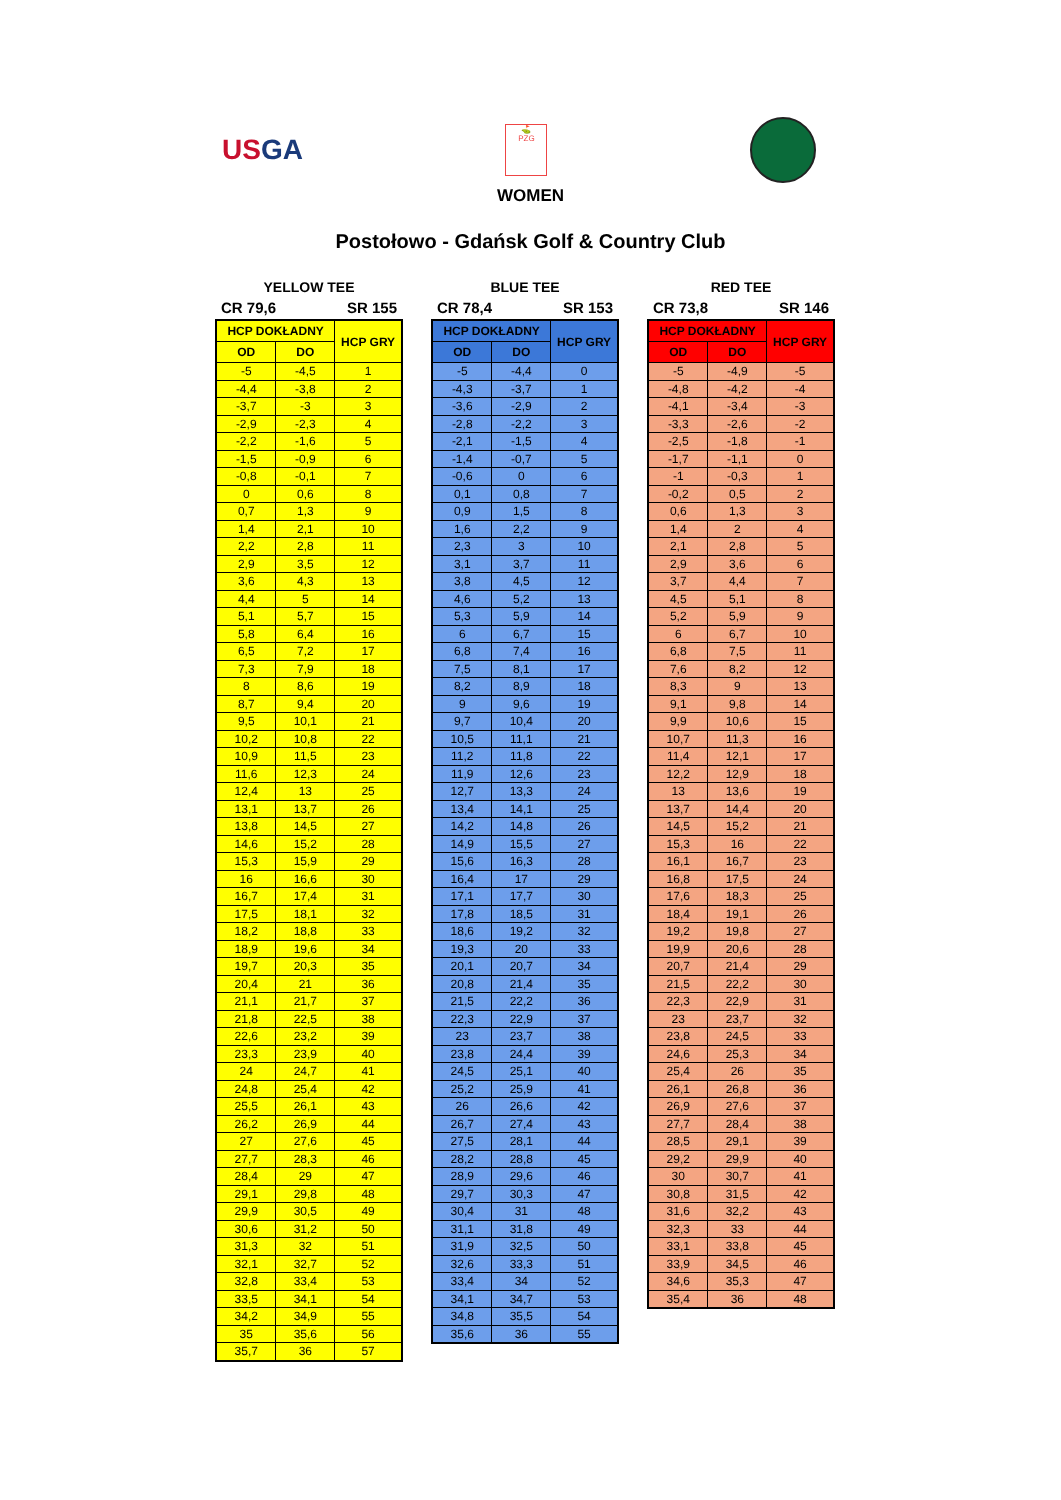USGA
⛳
PZG
WOMEN
Postołowo - Gdańsk Golf & Country Club
YELLOW TEE
CR 79,6 SR 155
| HCP DOKŁADNY | | HCP GRY |
| --- | --- | --- |
| OD | DO | |
| -5 | -4,5 | 1 |
| -4,4 | -3,8 | 2 |
| -3,7 | -3 | 3 |
| -2,9 | -2,3 | 4 |
| -2,2 | -1,6 | 5 |
| -1,5 | -0,9 | 6 |
| -0,8 | -0,1 | 7 |
| 0 | 0,6 | 8 |
| 0,7 | 1,3 | 9 |
| 1,4 | 2,1 | 10 |
| 2,2 | 2,8 | 11 |
| 2,9 | 3,5 | 12 |
| 3,6 | 4,3 | 13 |
| 4,4 | 5 | 14 |
| 5,1 | 5,7 | 15 |
| 5,8 | 6,4 | 16 |
| 6,5 | 7,2 | 17 |
| 7,3 | 7,9 | 18 |
| 8 | 8,6 | 19 |
| 8,7 | 9,4 | 20 |
| 9,5 | 10,1 | 21 |
| 10,2 | 10,8 | 22 |
| 10,9 | 11,5 | 23 |
| 11,6 | 12,3 | 24 |
| 12,4 | 13 | 25 |
| 13,1 | 13,7 | 26 |
| 13,8 | 14,5 | 27 |
| 14,6 | 15,2 | 28 |
| 15,3 | 15,9 | 29 |
| 16 | 16,6 | 30 |
| 16,7 | 17,4 | 31 |
| 17,5 | 18,1 | 32 |
| 18,2 | 18,8 | 33 |
| 18,9 | 19,6 | 34 |
| 19,7 | 20,3 | 35 |
| 20,4 | 21 | 36 |
| 21,1 | 21,7 | 37 |
| 21,8 | 22,5 | 38 |
| 22,6 | 23,2 | 39 |
| 23,3 | 23,9 | 40 |
| 24 | 24,7 | 41 |
| 24,8 | 25,4 | 42 |
| 25,5 | 26,1 | 43 |
| 26,2 | 26,9 | 44 |
| 27 | 27,6 | 45 |
| 27,7 | 28,3 | 46 |
| 28,4 | 29 | 47 |
| 29,1 | 29,8 | 48 |
| 29,9 | 30,5 | 49 |
| 30,6 | 31,2 | 50 |
| 31,3 | 32 | 51 |
| 32,1 | 32,7 | 52 |
| 32,8 | 33,4 | 53 |
| 33,5 | 34,1 | 54 |
| 34,2 | 34,9 | 55 |
| 35 | 35,6 | 56 |
| 35,7 | 36 | 57 |
BLUE TEE
CR 78,4 SR 153
| HCP DOKŁADNY | | HCP GRY |
| --- | --- | --- |
| OD | DO | |
| -5 | -4,4 | 0 |
| -4,3 | -3,7 | 1 |
| -3,6 | -2,9 | 2 |
| -2,8 | -2,2 | 3 |
| -2,1 | -1,5 | 4 |
| -1,4 | -0,7 | 5 |
| -0,6 | 0 | 6 |
| 0,1 | 0,8 | 7 |
| 0,9 | 1,5 | 8 |
| 1,6 | 2,2 | 9 |
| 2,3 | 3 | 10 |
| 3,1 | 3,7 | 11 |
| 3,8 | 4,5 | 12 |
| 4,6 | 5,2 | 13 |
| 5,3 | 5,9 | 14 |
| 6 | 6,7 | 15 |
| 6,8 | 7,4 | 16 |
| 7,5 | 8,1 | 17 |
| 8,2 | 8,9 | 18 |
| 9 | 9,6 | 19 |
| 9,7 | 10,4 | 20 |
| 10,5 | 11,1 | 21 |
| 11,2 | 11,8 | 22 |
| 11,9 | 12,6 | 23 |
| 12,7 | 13,3 | 24 |
| 13,4 | 14,1 | 25 |
| 14,2 | 14,8 | 26 |
| 14,9 | 15,5 | 27 |
| 15,6 | 16,3 | 28 |
| 16,4 | 17 | 29 |
| 17,1 | 17,7 | 30 |
| 17,8 | 18,5 | 31 |
| 18,6 | 19,2 | 32 |
| 19,3 | 20 | 33 |
| 20,1 | 20,7 | 34 |
| 20,8 | 21,4 | 35 |
| 21,5 | 22,2 | 36 |
| 22,3 | 22,9 | 37 |
| 23 | 23,7 | 38 |
| 23,8 | 24,4 | 39 |
| 24,5 | 25,1 | 40 |
| 25,2 | 25,9 | 41 |
| 26 | 26,6 | 42 |
| 26,7 | 27,4 | 43 |
| 27,5 | 28,1 | 44 |
| 28,2 | 28,8 | 45 |
| 28,9 | 29,6 | 46 |
| 29,7 | 30,3 | 47 |
| 30,4 | 31 | 48 |
| 31,1 | 31,8 | 49 |
| 31,9 | 32,5 | 50 |
| 32,6 | 33,3 | 51 |
| 33,4 | 34 | 52 |
| 34,1 | 34,7 | 53 |
| 34,8 | 35,5 | 54 |
| 35,6 | 36 | 55 |
RED TEE
CR 73,8 SR 146
| HCP DOKŁADNY | | HCP GRY |
| --- | --- | --- |
| OD | DO | |
| -5 | -4,9 | -5 |
| -4,8 | -4,2 | -4 |
| -4,1 | -3,4 | -3 |
| -3,3 | -2,6 | -2 |
| -2,5 | -1,8 | -1 |
| -1,7 | -1,1 | 0 |
| -1 | -0,3 | 1 |
| -0,2 | 0,5 | 2 |
| 0,6 | 1,3 | 3 |
| 1,4 | 2 | 4 |
| 2,1 | 2,8 | 5 |
| 2,9 | 3,6 | 6 |
| 3,7 | 4,4 | 7 |
| 4,5 | 5,1 | 8 |
| 5,2 | 5,9 | 9 |
| 6 | 6,7 | 10 |
| 6,8 | 7,5 | 11 |
| 7,6 | 8,2 | 12 |
| 8,3 | 9 | 13 |
| 9,1 | 9,8 | 14 |
| 9,9 | 10,6 | 15 |
| 10,7 | 11,3 | 16 |
| 11,4 | 12,1 | 17 |
| 12,2 | 12,9 | 18 |
| 13 | 13,6 | 19 |
| 13,7 | 14,4 | 20 |
| 14,5 | 15,2 | 21 |
| 15,3 | 16 | 22 |
| 16,1 | 16,7 | 23 |
| 16,8 | 17,5 | 24 |
| 17,6 | 18,3 | 25 |
| 18,4 | 19,1 | 26 |
| 19,2 | 19,8 | 27 |
| 19,9 | 20,6 | 28 |
| 20,7 | 21,4 | 29 |
| 21,5 | 22,2 | 30 |
| 22,3 | 22,9 | 31 |
| 23 | 23,7 | 32 |
| 23,8 | 24,5 | 33 |
| 24,6 | 25,3 | 34 |
| 25,4 | 26 | 35 |
| 26,1 | 26,8 | 36 |
| 26,9 | 27,6 | 37 |
| 27,7 | 28,4 | 38 |
| 28,5 | 29,1 | 39 |
| 29,2 | 29,9 | 40 |
| 30 | 30,7 | 41 |
| 30,8 | 31,5 | 42 |
| 31,6 | 32,2 | 43 |
| 32,3 | 33 | 44 |
| 33,1 | 33,8 | 45 |
| 33,9 | 34,5 | 46 |
| 34,6 | 35,3 | 47 |
| 35,4 | 36 | 48 |